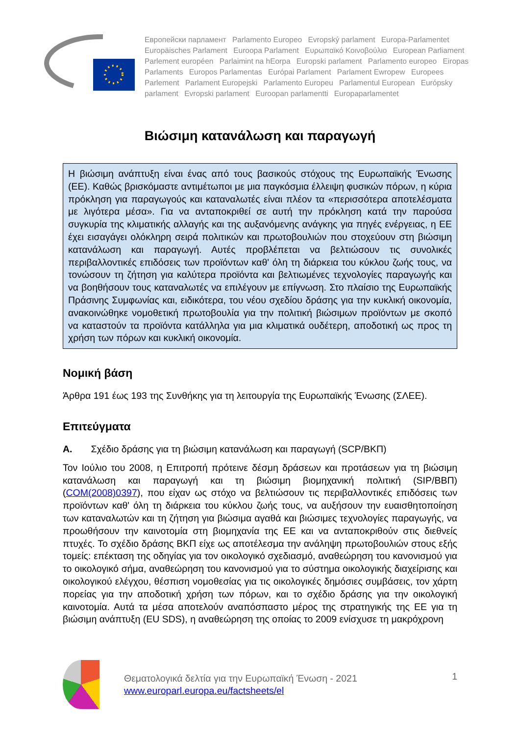Европейски парламент Parlamento Europeo Evropský parlament Europa-Parlamentet Europäisches Parlament Euroopa Parlament Ευρωπαϊκό Κοινοβούλιο European Parliament Parlement européen Parlaimint na hEorpa Europski parlament Parlamento europeo Eiropas Parlaments Europos Parlamentas Európai Parlament Parlament Ewropew Europees Parlement Parlament Europejski Parlamento Europeu Parlamentul European Európsky parlament Evropski parlament Euroopan parlamentti Europaparlamentet
Βιώσιμη κατανάλωση και παραγωγή
Η βιώσιμη ανάπτυξη είναι ένας από τους βασικούς στόχους της Ευρωπαϊκής Ένωσης (ΕΕ). Καθώς βρισκόμαστε αντιμέτωποι με μια παγκόσμια έλλειψη φυσικών πόρων, η κύρια πρόκληση για παραγωγούς και καταναλωτές είναι πλέον τα «περισσότερα αποτελέσματα με λιγότερα μέσα». Για να ανταποκριθεί σε αυτή την πρόκληση κατά την παρούσα συγκυρία της κλιματικής αλλαγής και της αυξανόμενης ανάγκης για πηγές ενέργειας, η ΕΕ έχει εισαγάγει ολόκληρη σειρά πολιτικών και πρωτοβουλιών που στοχεύουν στη βιώσιμη κατανάλωση και παραγωγή. Αυτές προβλέπεται να βελτιώσουν τις συνολικές περιβαλλοντικές επιδόσεις των προϊόντων καθ' όλη τη διάρκεια του κύκλου ζωής τους, να τονώσουν τη ζήτηση για καλύτερα προϊόντα και βελτιωμένες τεχνολογίες παραγωγής και να βοηθήσουν τους καταναλωτές να επιλέγουν με επίγνωση. Στο πλαίσιο της Ευρωπαϊκής Πράσινης Συμφωνίας και, ειδικότερα, του νέου σχεδίου δράσης για την κυκλική οικονομία, ανακοινώθηκε νομοθετική πρωτοβουλία για την πολιτική βιώσιμων προϊόντων με σκοπό να καταστούν τα προϊόντα κατάλληλα για μια κλιματικά ουδέτερη, αποδοτική ως προς τη χρήση των πόρων και κυκλική οικονομία.
Νομική βάση
Άρθρα 191 έως 193 της Συνθήκης για τη λειτουργία της Ευρωπαϊκής Ένωσης (ΣΛΕΕ).
Επιτεύγματα
A. Σχέδιο δράσης για τη βιώσιμη κατανάλωση και παραγωγή (SCP/ΒΚΠ)
Τον Ιούλιο του 2008, η Επιτροπή πρότεινε δέσμη δράσεων και προτάσεων για τη βιώσιμη κατανάλωση και παραγωγή και τη βιώσιμη βιομηχανική πολιτική (SIP/ΒΒΠ) (COM(2008)0397), που είχαν ως στόχο να βελτιώσουν τις περιβαλλοντικές επιδόσεις των προϊόντων καθ' όλη τη διάρκεια του κύκλου ζωής τους, να αυξήσουν την ευαισθητοποίηση των καταναλωτών και τη ζήτηση για βιώσιμα αγαθά και βιώσιμες τεχνολογίες παραγωγής, να προωθήσουν την καινοτομία στη βιομηχανία της ΕΕ και να ανταποκριθούν στις διεθνείς πτυχές. Το σχέδιο δράσης ΒΚΠ είχε ως αποτέλεσμα την ανάληψη πρωτοβουλιών στους εξής τομείς: επέκταση της οδηγίας για τον οικολογικό σχεδιασμό, αναθεώρηση του κανονισμού για το οικολογικό σήμα, αναθεώρηση του κανονισμού για το σύστημα οικολογικής διαχείρισης και οικολογικού ελέγχου, θέσπιση νομοθεσίας για τις οικολογικές δημόσιες συμβάσεις, τον χάρτη πορείας για την αποδοτική χρήση των πόρων, και το σχέδιο δράσης για την οικολογική καινοτομία. Αυτά τα μέσα αποτελούν αναπόσπαστο μέρος της στρατηγικής της ΕΕ για τη βιώσιμη ανάπτυξη (EU SDS), η αναθεώρηση της οποίας το 2009 ενίσχυσε τη μακρόχρονη
Θεματολογικά δελτία για την Ευρωπαϊκή Ένωση - 2021
www.europarl.europa.eu/factsheets/el
1